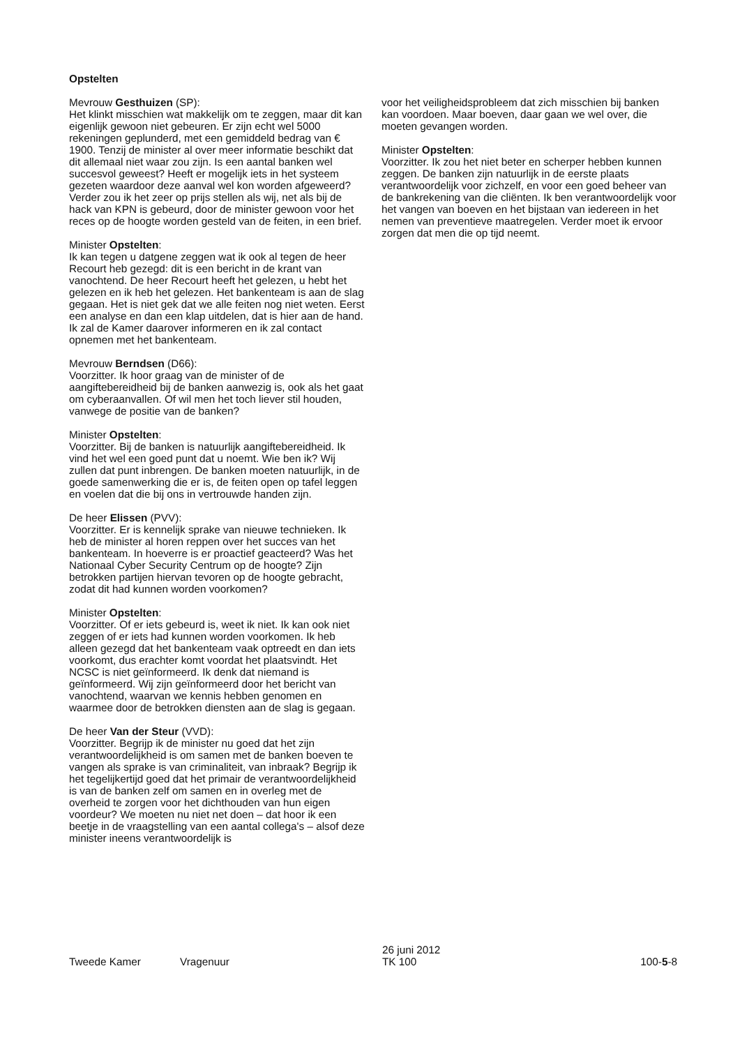Opstelten
Mevrouw Gesthuizen (SP):
Het klinkt misschien wat makkelijk om te zeggen, maar dit kan eigenlijk gewoon niet gebeuren. Er zijn echt wel 5000 rekeningen geplunderd, met een gemiddeld bedrag van € 1900. Tenzij de minister al over meer informatie beschikt dat dit allemaal niet waar zou zijn. Is een aantal banken wel succesvol geweest? Heeft er mogelijk iets in het systeem gezeten waardoor deze aanval wel kon worden afgeweerd? Verder zou ik het zeer op prijs stellen als wij, net als bij de hack van KPN is gebeurd, door de minister gewoon voor het reces op de hoogte worden gesteld van de feiten, in een brief.
Minister Opstelten:
Ik kan tegen u datgene zeggen wat ik ook al tegen de heer Recourt heb gezegd: dit is een bericht in de krant van vanochtend. De heer Recourt heeft het gelezen, u hebt het gelezen en ik heb het gelezen. Het bankenteam is aan de slag gegaan. Het is niet gek dat we alle feiten nog niet weten. Eerst een analyse en dan een klap uitdelen, dat is hier aan de hand. Ik zal de Kamer daarover informeren en ik zal contact opnemen met het bankenteam.
Mevrouw Berndsen (D66):
Voorzitter. Ik hoor graag van de minister of de aangiftebereidheid bij de banken aanwezig is, ook als het gaat om cyberaanvallen. Of wil men het toch liever stil houden, vanwege de positie van de banken?
Minister Opstelten:
Voorzitter. Bij de banken is natuurlijk aangiftebereidheid. Ik vind het wel een goed punt dat u noemt. Wie ben ik? Wij zullen dat punt inbrengen. De banken moeten natuurlijk, in de goede samenwerking die er is, de feiten open op tafel leggen en voelen dat die bij ons in vertrouwde handen zijn.
De heer Elissen (PVV):
Voorzitter. Er is kennelijk sprake van nieuwe technieken. Ik heb de minister al horen reppen over het succes van het bankenteam. In hoeverre is er proactief geacteerd? Was het Nationaal Cyber Security Centrum op de hoogte? Zijn betrokken partijen hiervan tevoren op de hoogte gebracht, zodat dit had kunnen worden voorkomen?
Minister Opstelten:
Voorzitter. Of er iets gebeurd is, weet ik niet. Ik kan ook niet zeggen of er iets had kunnen worden voorkomen. Ik heb alleen gezegd dat het bankenteam vaak optreedt en dan iets voorkomt, dus erachter komt voordat het plaatsvindt. Het NCSC is niet geïnformeerd. Ik denk dat niemand is geïnformeerd. Wij zijn geïnformeerd door het bericht van vanochtend, waarvan we kennis hebben genomen en waarmee door de betrokken diensten aan de slag is gegaan.
De heer Van der Steur (VVD):
Voorzitter. Begrijp ik de minister nu goed dat het zijn verantwoordelijkheid is om samen met de banken boeven te vangen als sprake is van criminaliteit, van inbraak? Begrijp ik het tegelijkertijd goed dat het primair de verantwoordelijkheid is van de banken zelf om samen en in overleg met de overheid te zorgen voor het dichthouden van hun eigen voordeur? We moeten nu niet net doen – dat hoor ik een beetje in de vraagstelling van een aantal collega's – alsof deze minister ineens verantwoordelijk is
voor het veiligheidsprobleem dat zich misschien bij banken kan voordoen. Maar boeven, daar gaan we wel over, die moeten gevangen worden.
Minister Opstelten:
Voorzitter. Ik zou het niet beter en scherper hebben kunnen zeggen. De banken zijn natuurlijk in de eerste plaats verantwoordelijk voor zichzelf, en voor een goed beheer van de bankrekening van die cliënten. Ik ben verantwoordelijk voor het vangen van boeven en het bijstaan van iedereen in het nemen van preventieve maatregelen. Verder moet ik ervoor zorgen dat men die op tijd neemt.
Tweede Kamer
Vragenuur
26 juni 2012
TK 100
100-5-8